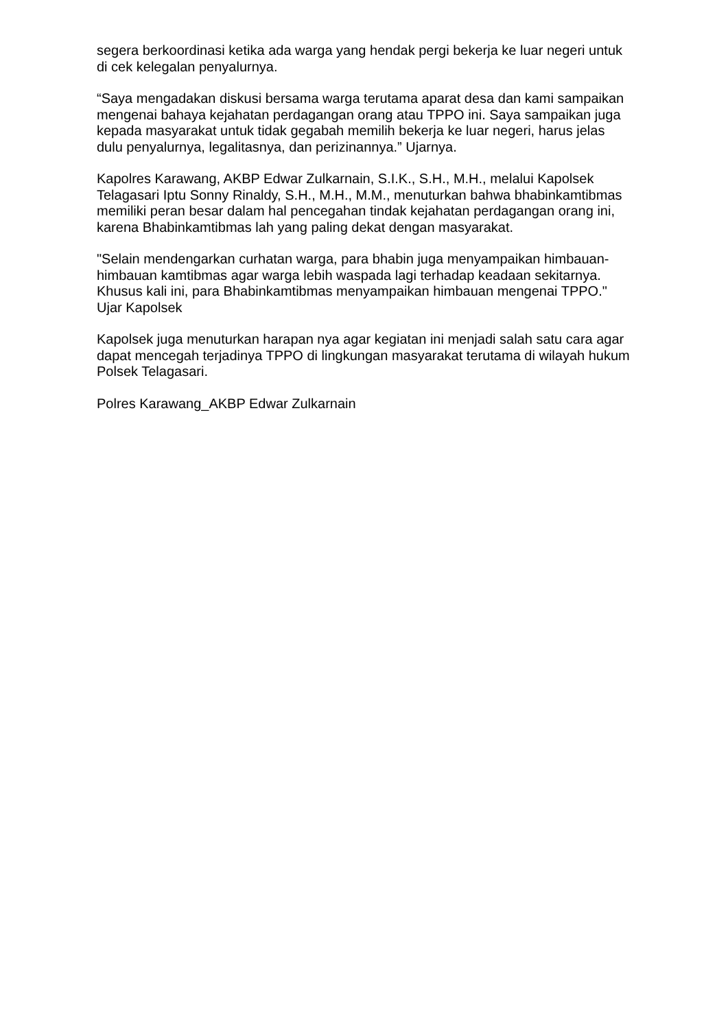segera berkoordinasi ketika ada warga yang hendak pergi bekerja ke luar negeri untuk di cek kelegalan penyalurnya.
“Saya mengadakan diskusi bersama warga terutama aparat desa dan kami sampaikan mengenai bahaya kejahatan perdagangan orang atau TPPO ini. Saya sampaikan juga kepada masyarakat untuk tidak gegabah memilih bekerja ke luar negeri, harus jelas dulu penyalurnya, legalitasnya, dan perizinannya.” Ujarnya.
Kapolres Karawang, AKBP Edwar Zulkarnain, S.I.K., S.H., M.H., melalui Kapolsek Telagasari Iptu Sonny Rinaldy, S.H., M.H., M.M., menuturkan bahwa bhabinkamtibmas memiliki peran besar dalam hal pencegahan tindak kejahatan perdagangan orang ini, karena Bhabinkamtibmas lah yang paling dekat dengan masyarakat.
"Selain mendengarkan curhatan warga, para bhabin juga menyampaikan himbauan-himbauan kamtibmas agar warga lebih waspada lagi terhadap keadaan sekitarnya. Khusus kali ini, para Bhabinkamtibmas menyampaikan himbauan mengenai TPPO." Ujar Kapolsek
Kapolsek juga menuturkan harapan nya agar kegiatan ini menjadi salah satu cara agar dapat mencegah terjadinya TPPO di lingkungan masyarakat terutama di wilayah hukum Polsek Telagasari.
Polres Karawang_AKBP Edwar Zulkarnain